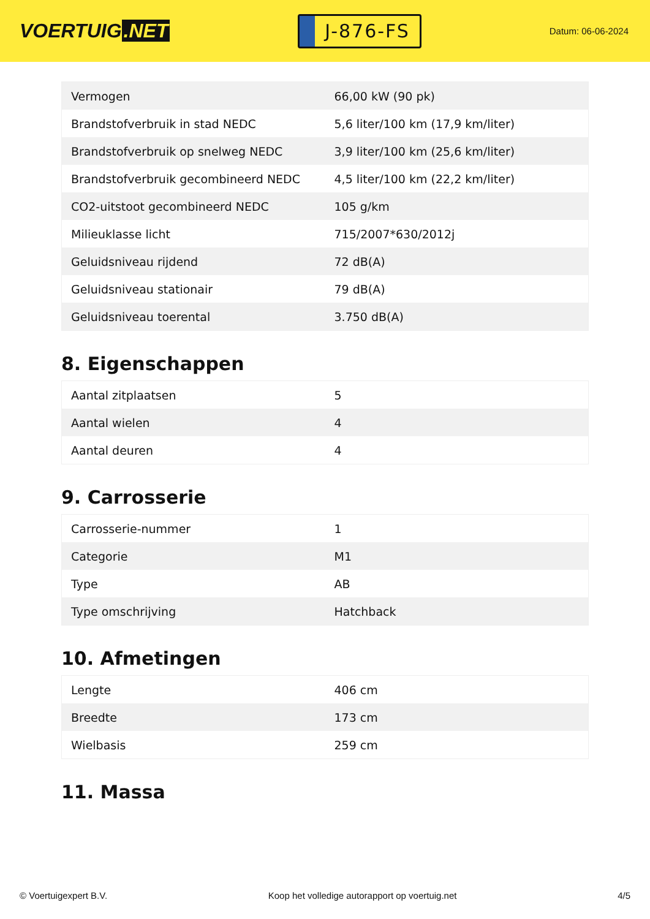VOERTUIG.NET
J-876-FS
Datum: 06-06-2024
| Vermogen | 66,00 kW (90 pk) |
| Brandstofverbruik in stad NEDC | 5,6 liter/100 km (17,9 km/liter) |
| Brandstofverbruik op snelweg NEDC | 3,9 liter/100 km (25,6 km/liter) |
| Brandstofverbruik gecombineerd NEDC | 4,5 liter/100 km (22,2 km/liter) |
| CO2-uitstoot gecombineerd NEDC | 105 g/km |
| Milieuklasse licht | 715/2007*630/2012j |
| Geluidsniveau rijdend | 72 dB(A) |
| Geluidsniveau stationair | 79 dB(A) |
| Geluidsniveau toerental | 3.750 dB(A) |
8. Eigenschappen
| Aantal zitplaatsen | 5 |
| Aantal wielen | 4 |
| Aantal deuren | 4 |
9. Carrosserie
| Carrosserie-nummer | 1 |
| Categorie | M1 |
| Type | AB |
| Type omschrijving | Hatchback |
10. Afmetingen
| Lengte | 406 cm |
| Breedte | 173 cm |
| Wielbasis | 259 cm |
11. Massa
© Voertuigexpert B.V. Koop het volledige autorapport op voertuig.net 4/5